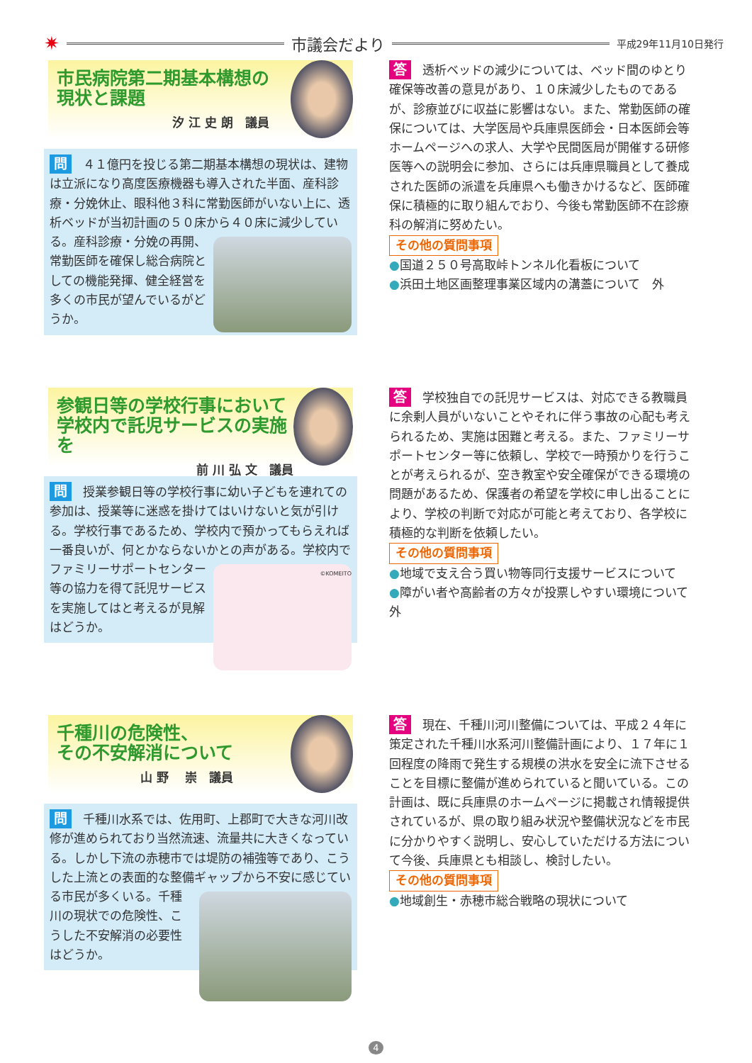✷
市議会だより
平成29年11月10日発行
市民病院第二期基本構想の
現状と課題
汐 江 史 朗　議員
問 ４１億円を投じる第二期基本構想の現状は、建物は立派になり高度医療機器も導入された半面、産科診療・分娩休止、眼科他３科に常勤医師がいない上に、透析ベッドが当初計画の５０床から４０床に減少している。
産科診療・分娩の再開、常勤医師を確保し総合病院としての機能発揮、健全経営を多くの市民が望んでいるがどうか。
答透析ベッドの減少については、ベッド間のゆとり確保等改善の意見があり、１０床減少したものであるが、診療並びに収益に影響はない。また、常勤医師の確保については、大学医局や兵庫県医師会・日本医師会等ホームページへの求人、大学や民間医局が開催する研修医等への説明会に参加、さらには兵庫県職員として養成された医師の派遣を兵庫県へも働きかけるなど、医師確保に積極的に取り組んでおり、今後も常勤医師不在診療科の解消に努めたい。
その他の質問事項
●国道２５０号高取峠トンネル化看板について
●浜田土地区画整理事業区域内の溝蓋について　外
参観日等の学校行事において
学校内で託児サービスの実施を
前 川 弘 文　議員
問授業参観日等の学校行事に幼い子どもを連れての参加は、授業等に迷惑を掛けてはいけないと気が引ける。学校行事であるため、学校内で預かってもらえれば一番良いが、何とかならないかとの声がある。
©KOMEITO
学校内でファミリーサポートセンター等の協力を得て託児サービスを実施してはと考えるが見解はどうか。
答学校独自での託児サービスは、対応できる教職員に余剰人員がいないことやそれに伴う事故の心配も考えられるため、実施は困難と考える。また、ファミリーサポートセンター等に依頼し、学校で一時預かりを行うことが考えられるが、空き教室や安全確保ができる環境の問題があるため、保護者の希望を学校に申し出ることにより、学校の判断で対応が可能と考えており、各学校に積極的な判断を依頼したい。
その他の質問事項
●地域で支え合う買い物等同行支援サービスについて
●障がい者や高齢者の方々が投票しやすい環境について　外
千種川の危険性、
その不安解消について
山 野　 崇　議員
問千種川水系では、佐用町、上郡町で大きな河川改修が進められており当然流速、流量共に大きくなっている。しかし下流の赤穂市では堤防の補強等であり、こうした上流との表面的な整備ギャップから不安に感じている市民が多くいる。
千種川の現状での危険性、こうした不安解消の必要性はどうか。
答現在、千種川河川整備については、平成２４年に策定された千種川水系河川整備計画により、１７年に１回程度の降雨で発生する規模の洪水を安全に流下させることを目標に整備が進められていると聞いている。この計画は、既に兵庫県のホームページに掲載され情報提供されているが、県の取り組み状況や整備状況などを市民に分かりやすく説明し、安心していただける方法について今後、兵庫県とも相談し、検討したい。
その他の質問事項
●地域創生・赤穂市総合戦略の現状について
4